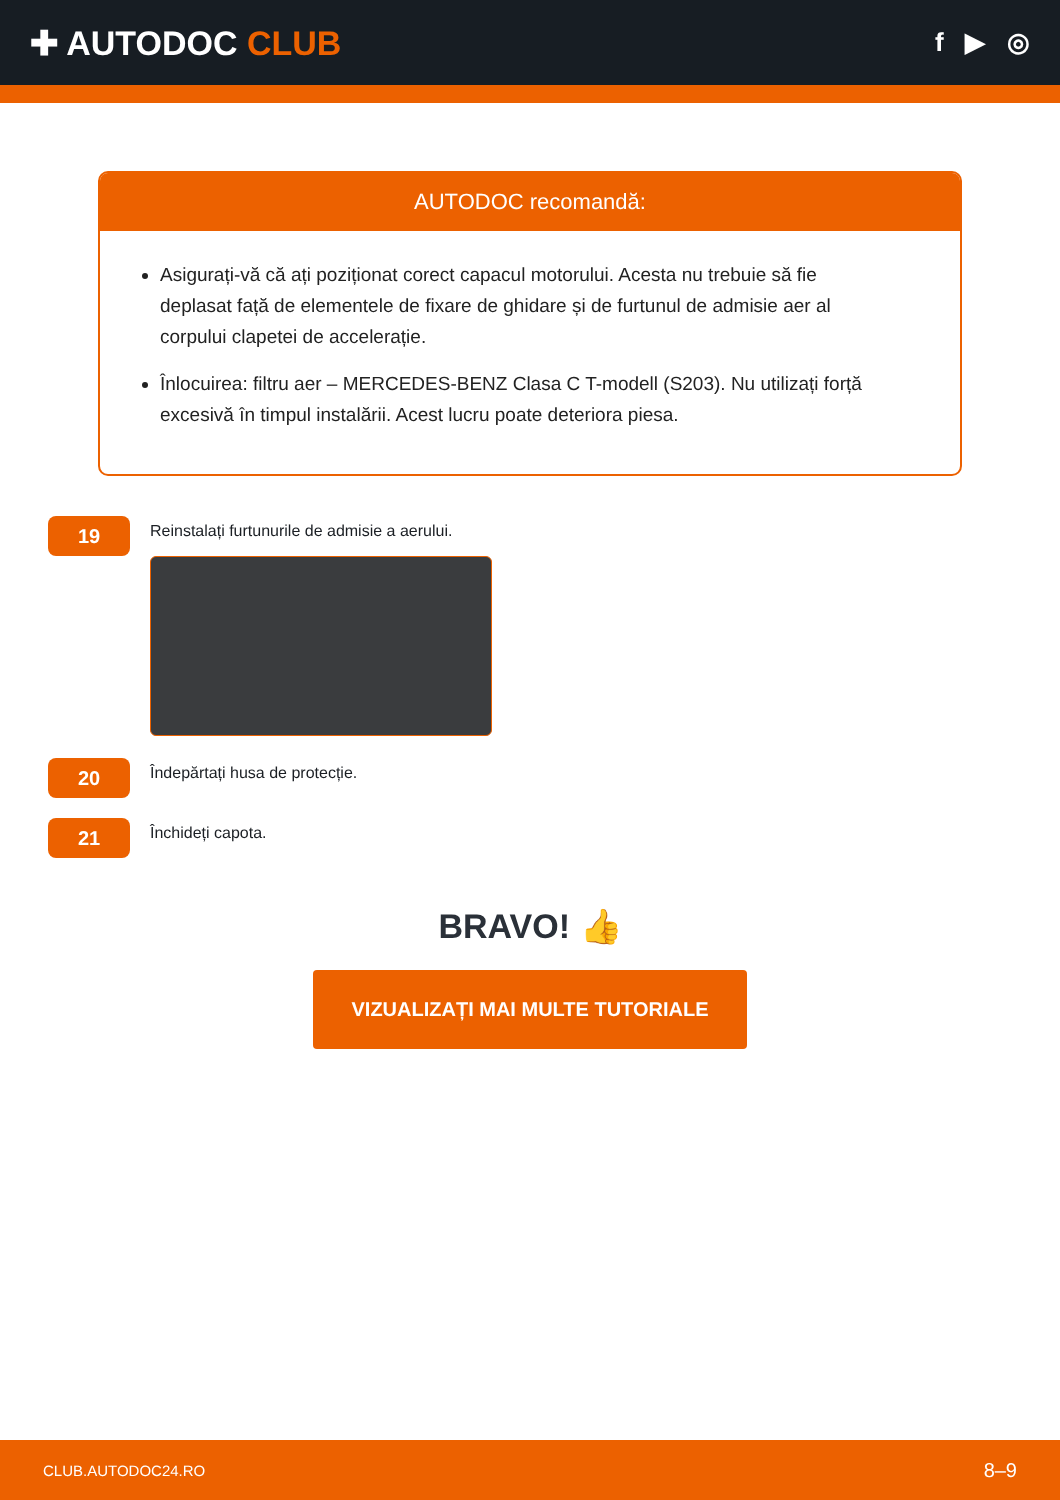✚ AUTODOC CLUB
f ▶ ◎
AUTODOC recomandă:
Asigurați-vă că ați poziționat corect capacul motorului. Acesta nu trebuie să fie deplasat față de elementele de fixare de ghidare și de furtunul de admisie aer al corpului clapetei de accelerație.
Înlocuirea: filtru aer – MERCEDES-BENZ Clasa C T-modell (S203). Nu utilizați forță excesivă în timpul instalării. Acest lucru poate deteriora piesa.
19
Reinstalați furtunurile de admisie a aerului.
20
Îndepărtați husa de protecție.
21
Închideți capota.
BRAVO! 👍
VIZUALIZAȚI MAI MULTE TUTORIALE
CLUB.AUTODOC24.RO 8–9